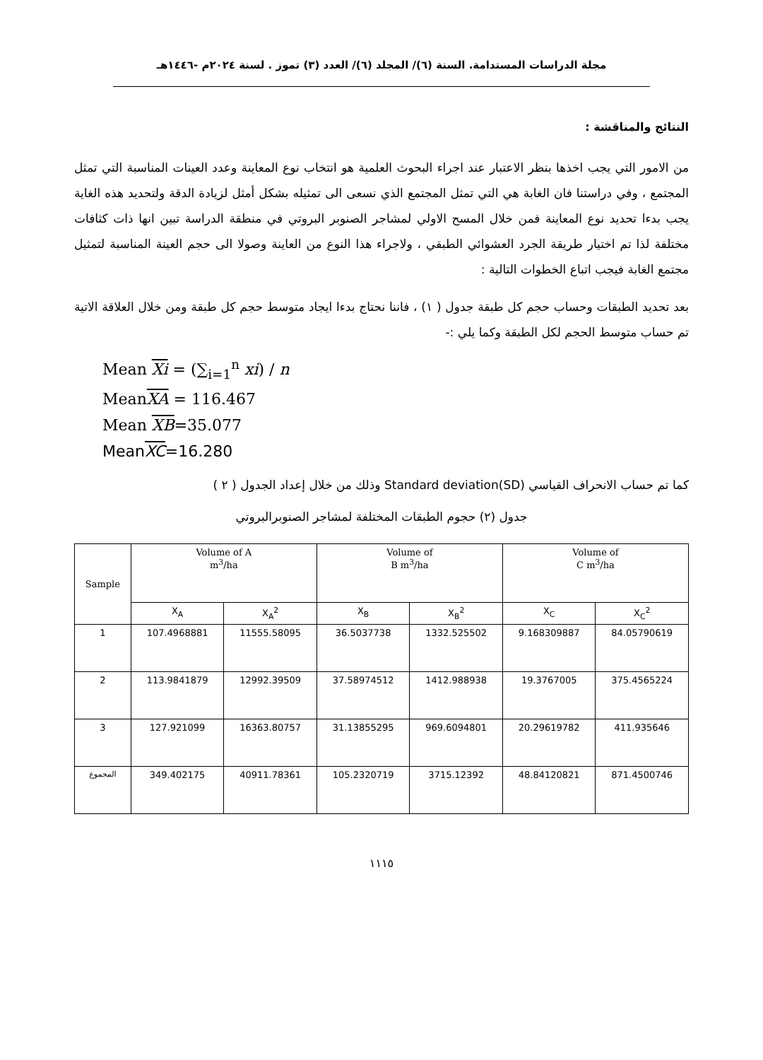مجلة الدراسات المستدامة. السنة (٦)/ المجلد (٦)/ العدد (٣) تموز . لسنة ٢٠٢٤م -١٤٤٦هـ
النتائج والمناقشة :
من الامور التي يجب اخذها بنظر الاعتبار عند اجراء البحوث العلمية هو انتخاب نوع المعاينة وعدد العينات المناسبة التي تمثل المجتمع ، وفي دراستنا فان الغابة هي التي تمثل المجتمع الذي نسعى الى تمثيله بشكل أمثل لزيادة الدقة ولتحديد هذه الغاية يجب بدءا تحديد نوع المعاينة فمن خلال المسح الاولي لمشاجر الصنوبر البروتي في منطقة الدراسة تبين انها ذات كثافات مختلفة لذا تم اختيار طريقة الجرد العشوائي الطبقي ، ولاجراء هذا النوع من العاينة وصولا الى حجم العينة المناسبة لتمثيل مجتمع الغابة فيجب اتباع الخطوات التالية :
بعد تحديد الطبقات وحساب حجم كل طبقة جدول ( ١) ، فاننا نحتاج بدءا ايجاد متوسط حجم كل طبقة ومن خلال العلاقة الاتية تم حساب متوسط الحجم لكل الطبقة وكما يلي :-
Mean Xi = (∑<sub>i=1</sub><sup>n</sup> xi) / n
MeanXA = 116.467
Mean XB=35.077
MeanXC=16.280
كما تم حساب الانحراف القياسي (SD)Standard deviation وذلك من خلال إعداد الجدول ( ٢ )
جدول (٢) حجوم الطبقات المختلفة لمشاجر الصنوبرالبروتي
| Sample | Volume of A m<sup>3</sup>/ha | | Volume of B m<sup>3</sup>/ha | | Volume of C m<sup>3</sup>/ha | |
| --- | --- | --- | --- | --- | --- | --- |
| | X<sub>A</sub> | X<sub>A</sub><sup>2</sup> | X<sub>B</sub> | X<sub>B</sub><sup>2</sup> | X<sub>C</sub> | X<sub>C</sub><sup>2</sup> |
| 1 | 107.4968881 | 11555.58095 | 36.5037738 | 1332.525502 | 9.168309887 | 84.05790619 |
| 2 | 113.9841879 | 12992.39509 | 37.58974512 | 1412.988938 | 19.3767005 | 375.4565224 |
| 3 | 127.921099 | 16363.80757 | 31.13855295 | 969.6094801 | 20.29619782 | 411.935646 |
| المجموع | 349.402175 | 40911.78361 | 105.2320719 | 3715.12392 | 48.84120821 | 871.4500746 |
١١١٥